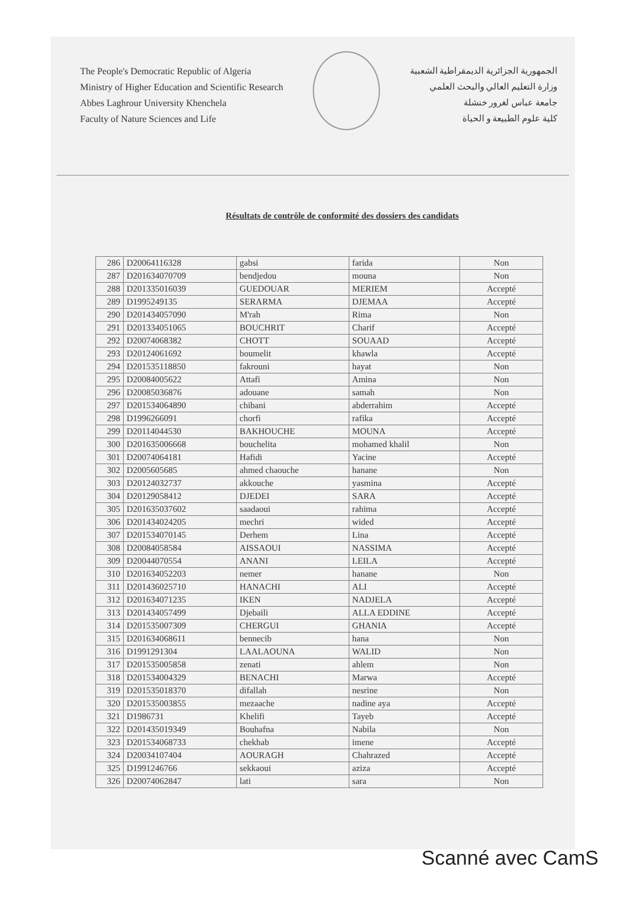The People's Democratic Republic of Algeria
Ministry of Higher Education and Scientific Research
Abbes Laghrour University Khenchela
Faculty of Nature Sciences and Life
الجمهورية الجزائرية الديمقراطية الشعبية
وزارة التعليم العالي والبحث العلمي
جامعة عباس لغرور خنشلة
كلية علوم الطبيعة و الحياة
Résultats de contrôle de conformité des dossiers des candidats
| 286 | D20064116328 | gabsi | farida | Non |
| 287 | D201634070709 | bendjedou | mouna | Non |
| 288 | D201335016039 | GUEDOUAR | MERIEM | Accepté |
| 289 | D1995249135 | SERARMA | DJEMAA | Accepté |
| 290 | D201434057090 | M'rah | Rima | Non |
| 291 | D201334051065 | BOUCHRIT | Charif | Accepté |
| 292 | D20074068382 | CHOTT | SOUAAD | Accepté |
| 293 | D20124061692 | boumelit | khawla | Accepté |
| 294 | D201535118850 | fakrouni | hayat | Non |
| 295 | D20084005622 | Attafi | Amina | Non |
| 296 | D20085036876 | adouane | samah | Non |
| 297 | D201534064890 | chibani | abderrahim | Accepté |
| 298 | D1996266091 | chorfi | rafika | Accepté |
| 299 | D20114044530 | BAKHOUCHE | MOUNA | Accepté |
| 300 | D201635006668 | bouchelita | mohamed khalil | Non |
| 301 | D20074064181 | Hafidi | Yacine | Accepté |
| 302 | D2005605685 | ahmed chaouche | hanane | Non |
| 303 | D20124032737 | akkouche | yasmina | Accepté |
| 304 | D20129058412 | DJEDEI | SARA | Accepté |
| 305 | D201635037602 | saadaoui | rahima | Accepté |
| 306 | D201434024205 | mechri | wided | Accepté |
| 307 | D201534070145 | Derhem | Lina | Accepté |
| 308 | D20084058584 | AISSAOUI | NASSIMA | Accepté |
| 309 | D20044070554 | ANANI | LEILA | Accepté |
| 310 | D201634052203 | nemer | hanane | Non |
| 311 | D201436025710 | HANACHI | ALI | Accepté |
| 312 | D201634071235 | IKEN | NADJELA | Accepté |
| 313 | D201434057499 | Djebaili | ALLA EDDINE | Accepté |
| 314 | D201535007309 | CHERGUI | GHANIA | Accepté |
| 315 | D201634068611 | bennecib | hana | Non |
| 316 | D1991291304 | LAALAOUNA | WALID | Non |
| 317 | D201535005858 | zenati | ahlem | Non |
| 318 | D201534004329 | BENACHI | Marwa | Accepté |
| 319 | D201535018370 | difallah | nesrine | Non |
| 320 | D201535003855 | mezaache | nadine aya | Accepté |
| 321 | D1986731 | Khelifi | Tayeb | Accepté |
| 322 | D201435019349 | Bouhafna | Nabila | Non |
| 323 | D201534068733 | chekhab | imene | Accepté |
| 324 | D20034107404 | AOURAGH | Chahrazed | Accepté |
| 325 | D1991246766 | sekkaoui | aziza | Accepté |
| 326 | D20074062847 | lati | sara | Non |
Scanné avec CamS